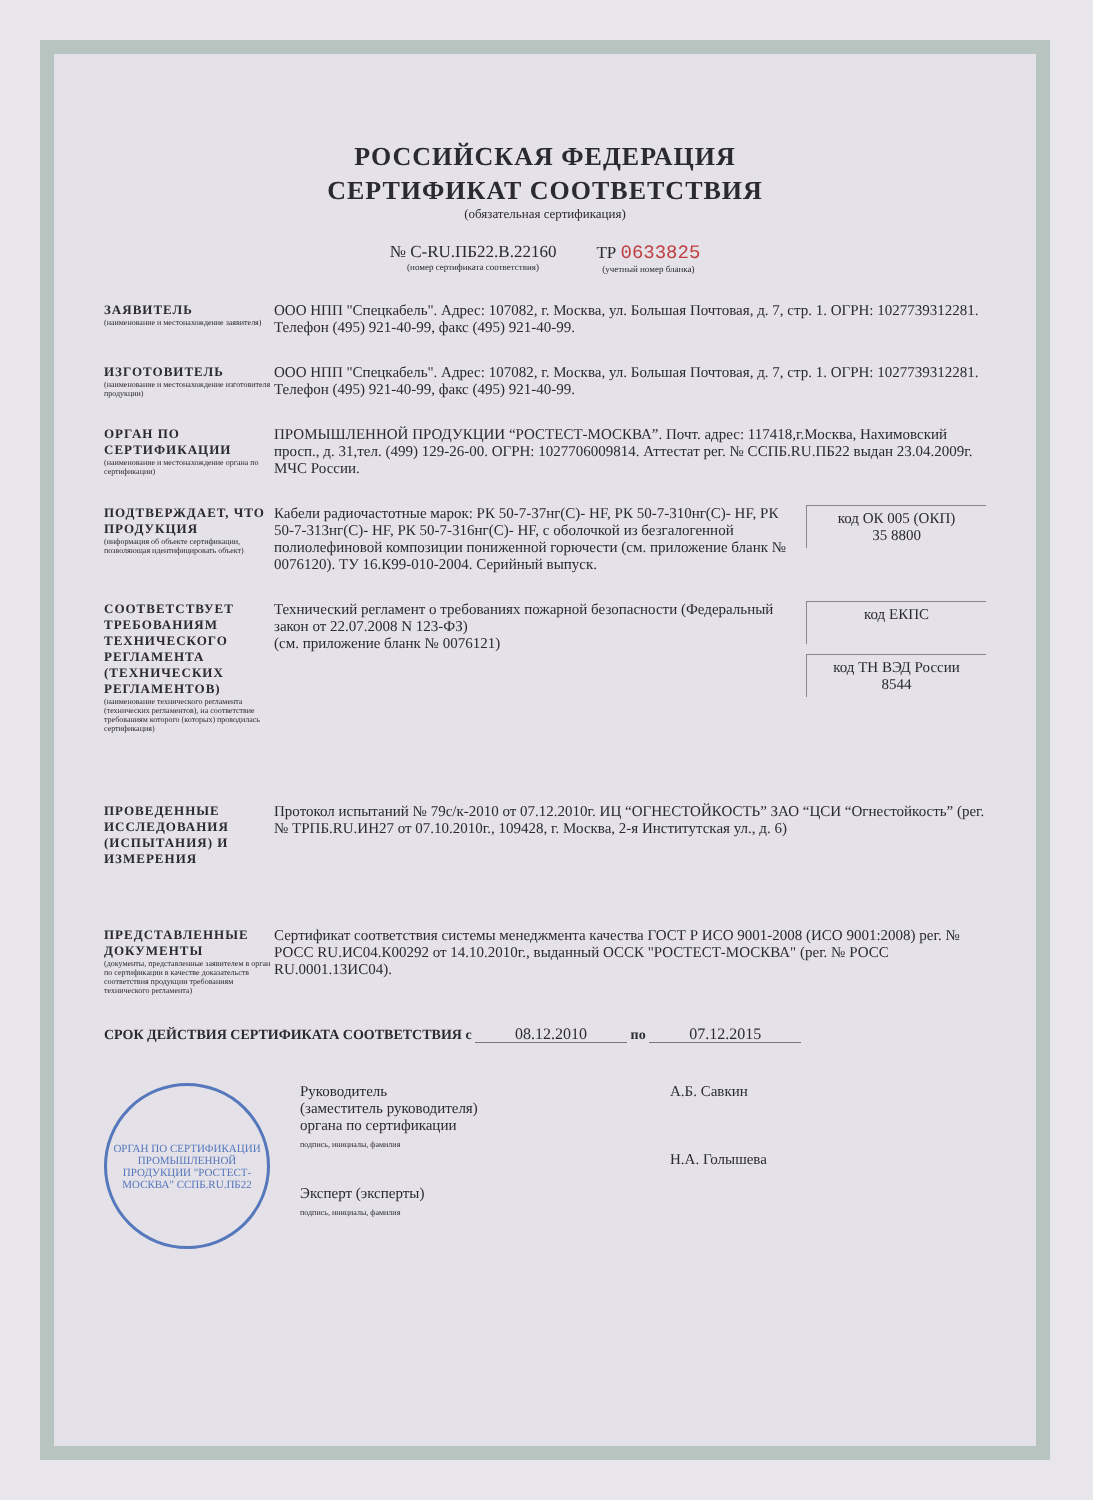РОССИЙСКАЯ ФЕДЕРАЦИЯ
СЕРТИФИКАТ СООТВЕТСТВИЯ
(обязательная сертификация)
№ C-RU.ПБ22.В.22160
(номер сертификата соответствия)
ТР 0633825
(учетный номер бланка)
ЗАЯВИТЕЛЬ
(наименование и местонахождение заявителя)
ООО НПП "Спецкабель". Адрес: 107082, г. Москва, ул. Большая Почтовая, д. 7, стр. 1. ОГРН: 1027739312281. Телефон (495) 921-40-99, факс (495) 921-40-99.
ИЗГОТОВИТЕЛЬ
(наименование и местонахождение изготовителя продукции)
ООО НПП "Спецкабель". Адрес: 107082, г. Москва, ул. Большая Почтовая, д. 7, стр. 1. ОГРН: 1027739312281. Телефон (495) 921-40-99, факс (495) 921-40-99.
ОРГАН ПО СЕРТИФИКАЦИИ
(наименование и местонахождение органа по сертификации)
ПРОМЫШЛЕННОЙ ПРОДУКЦИИ “РОСТЕСТ-МОСКВА”. Почт. адрес: 117418,г.Москва, Нахимовский просп., д. 31,тел. (499) 129-26-00. ОГРН: 1027706009814. Аттестат рег. № ССПБ.RU.ПБ22 выдан 23.04.2009г. МЧС России.
ПОДТВЕРЖДАЕТ, ЧТО ПРОДУКЦИЯ
(информация об объекте сертификации, позволяющая идентифицировать объект)
Кабели радиочастотные марок: РК 50-7-37нг(С)- HF, РК 50-7-310нг(С)- HF, РК 50-7-313нг(С)- HF, РК 50-7-316нг(С)- HF, с оболочкой из безгалогенной полиолефиновой композиции пониженной горючести (см. приложение бланк № 0076120). ТУ 16.К99-010-2004. Серийный выпуск.
код ОК 005 (ОКП)
35 8800
СООТВЕТСТВУЕТ ТРЕБОВАНИЯМ ТЕХНИЧЕСКОГО РЕГЛАМЕНТА (ТЕХНИЧЕСКИХ РЕГЛАМЕНТОВ)
(наименование технического регламента (технических регламентов), на соответствие требованиям которого (которых) проводилась сертификация)
Технический регламент о требованиях пожарной безопасности (Федеральный закон от 22.07.2008 N 123-ФЗ)
(см. приложение бланк № 0076121)
код ЕКПС
код ТН ВЭД России
8544
ПРОВЕДЕННЫЕ ИССЛЕДОВАНИЯ (ИСПЫТАНИЯ) И ИЗМЕРЕНИЯ
Протокол испытаний № 79с/к-2010 от 07.12.2010г. ИЦ “ОГНЕСТОЙКОСТЬ” ЗАО “ЦСИ “Огнестойкость” (рег. № ТРПБ.RU.ИН27 от 07.10.2010г., 109428, г. Москва, 2-я Институтская ул., д. 6)
ПРЕДСТАВЛЕННЫЕ ДОКУМЕНТЫ
(документы, представленные заявителем в орган по сертификации в качестве доказательств соответствия продукции требованиям технического регламента)
Сертификат соответствия системы менеджмента качества ГОСТ Р ИСО 9001-2008 (ИСО 9001:2008) рег. № РОСС RU.ИС04.К00292 от 14.10.2010г., выданный ОССК "РОСТЕСТ-МОСКВА" (рег. № РОСС RU.0001.13ИС04).
СРОК ДЕЙСТВИЯ СЕРТИФИКАТА СООТВЕТСТВИЯ с 08.12.2010 по 07.12.2015
ОРГАН ПО СЕРТИФИКАЦИИ ПРОМЫШЛЕННОЙ ПРОДУКЦИИ "РОСТЕСТ-МОСКВА" ССПБ.RU.ПБ22
Руководитель
(заместитель руководителя)
органа по сертификации
подпись, инициалы, фамилия
Эксперт (эксперты)
подпись, инициалы, фамилия
А.Б. Савкин
Н.А. Голышева